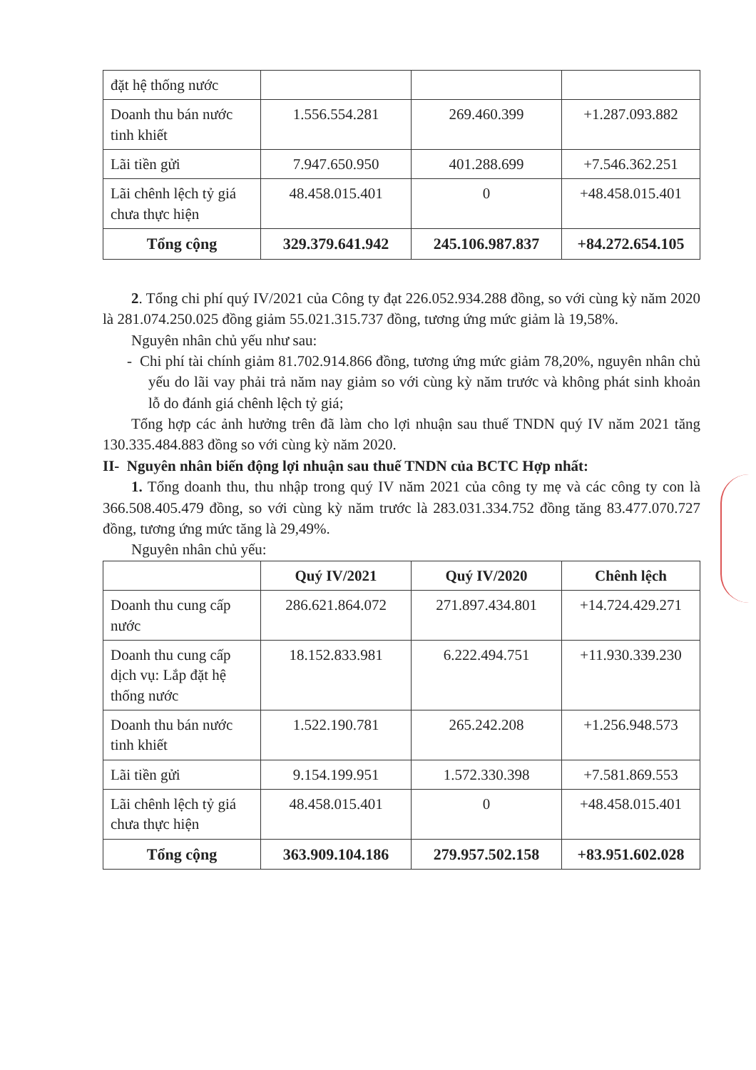| đặt hệ thống nước | | | |
| Doanh thu bán nước tinh khiết | 1.556.554.281 | 269.460.399 | +1.287.093.882 |
| Lãi tiền gửi | 7.947.650.950 | 401.288.699 | +7.546.362.251 |
| Lãi chênh lệch tỷ giá chưa thực hiện | 48.458.015.401 | 0 | +48.458.015.401 |
| Tổng cộng | 329.379.641.942 | 245.106.987.837 | +84.272.654.105 |
2. Tổng chi phí quý IV/2021 của Công ty đạt 226.052.934.288 đồng, so với cùng kỳ năm 2020 là 281.074.250.025 đồng giảm 55.021.315.737 đồng, tương ứng mức giảm là 19,58%.
Nguyên nhân chủ yếu như sau:
- Chi phí tài chính giảm 81.702.914.866 đồng, tương ứng mức giảm 78,20%, nguyên nhân chủ yếu do lãi vay phải trả năm nay giảm so với cùng kỳ năm trước và không phát sinh khoản lỗ do đánh giá chênh lệch tỷ giá;
Tổng hợp các ảnh hưởng trên đã làm cho lợi nhuận sau thuế TNDN quý IV năm 2021 tăng 130.335.484.883 đồng so với cùng kỳ năm 2020.
II- Nguyên nhân biến động lợi nhuận sau thuế TNDN của BCTC Hợp nhất:
1. Tổng doanh thu, thu nhập trong quý IV năm 2021 của công ty mẹ và các công ty con là 366.508.405.479 đồng, so với cùng kỳ năm trước là 283.031.334.752 đồng tăng 83.477.070.727 đồng, tương ứng mức tăng là 29,49%.
Nguyên nhân chủ yếu:
| | Quý IV/2021 | Quý IV/2020 | Chênh lệch |
| --- | --- | --- | --- |
| Doanh thu cung cấp nước | 286.621.864.072 | 271.897.434.801 | +14.724.429.271 |
| Doanh thu cung cấp dịch vụ: Lắp đặt hệ thống nước | 18.152.833.981 | 6.222.494.751 | +11.930.339.230 |
| Doanh thu bán nước tinh khiết | 1.522.190.781 | 265.242.208 | +1.256.948.573 |
| Lãi tiền gửi | 9.154.199.951 | 1.572.330.398 | +7.581.869.553 |
| Lãi chênh lệch tỷ giá chưa thực hiện | 48.458.015.401 | 0 | +48.458.015.401 |
| Tổng cộng | 363.909.104.186 | 279.957.502.158 | +83.951.602.028 |